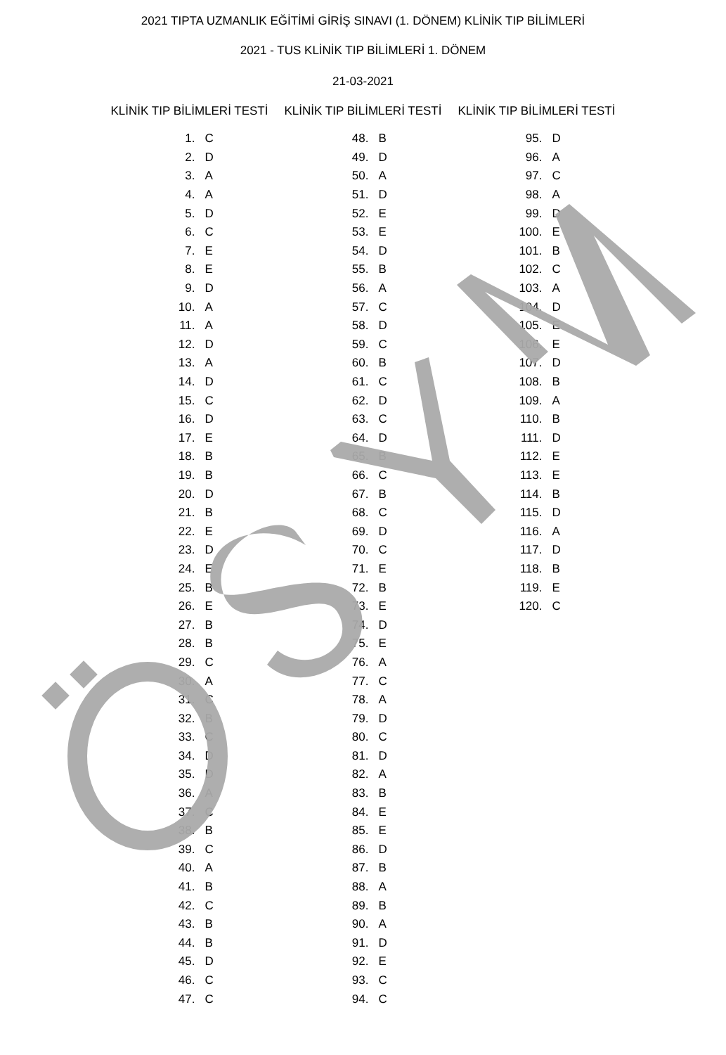2021 TIPTA UZMANLIK EĞİTİMİ GİRİŞ SINAVI (1. DÖNEM) KLİNİK TIP BİLİMLERİ
2021 - TUS KLİNİK TIP BİLİMLERİ 1. DÖNEM
21-03-2021
KLİNİK TIP BİLİMLERİ TESTİ
| 1. | C |
| 2. | D |
| 3. | A |
| 4. | A |
| 5. | D |
| 6. | C |
| 7. | E |
| 8. | E |
| 9. | D |
| 10. | A |
| 11. | A |
| 12. | D |
| 13. | A |
| 14. | D |
| 15. | C |
| 16. | D |
| 17. | E |
| 18. | B |
| 19. | B |
| 20. | D |
| 21. | B |
| 22. | E |
| 23. | D |
| 24. | E |
| 25. | B |
| 26. | E |
| 27. | B |
| 28. | B |
| 29. | C |
| 30. | A |
| 31. | C |
| 32. | B |
| 33. | C |
| 34. | D |
| 35. | D |
| 36. | A |
| 37. | C |
| 38. | B |
| 39. | C |
| 40. | A |
| 41. | B |
| 42. | C |
| 43. | B |
| 44. | B |
| 45. | D |
| 46. | C |
| 47. | C |
KLİNİK TIP BİLİMLERİ TESTİ
| 48. | B |
| 49. | D |
| 50. | A |
| 51. | D |
| 52. | E |
| 53. | E |
| 54. | D |
| 55. | B |
| 56. | A |
| 57. | C |
| 58. | D |
| 59. | C |
| 60. | B |
| 61. | C |
| 62. | D |
| 63. | C |
| 64. | D |
| 65. | B |
| 66. | C |
| 67. | B |
| 68. | C |
| 69. | D |
| 70. | C |
| 71. | E |
| 72. | B |
| 73. | E |
| 74. | D |
| 75. | E |
| 76. | A |
| 77. | C |
| 78. | A |
| 79. | D |
| 80. | C |
| 81. | D |
| 82. | A |
| 83. | B |
| 84. | E |
| 85. | E |
| 86. | D |
| 87. | B |
| 88. | A |
| 89. | B |
| 90. | A |
| 91. | D |
| 92. | E |
| 93. | C |
| 94. | C |
KLİNİK TIP BİLİMLERİ TESTİ
| 95. | D |
| 96. | A |
| 97. | C |
| 98. | A |
| 99. | D |
| 100. | E |
| 101. | B |
| 102. | C |
| 103. | A |
| 104. | D |
| 105. | E |
| 106. | E |
| 107. | D |
| 108. | B |
| 109. | A |
| 110. | B |
| 111. | D |
| 112. | E |
| 113. | E |
| 114. | B |
| 115. | D |
| 116. | A |
| 117. | D |
| 118. | B |
| 119. | E |
| 120. | C |